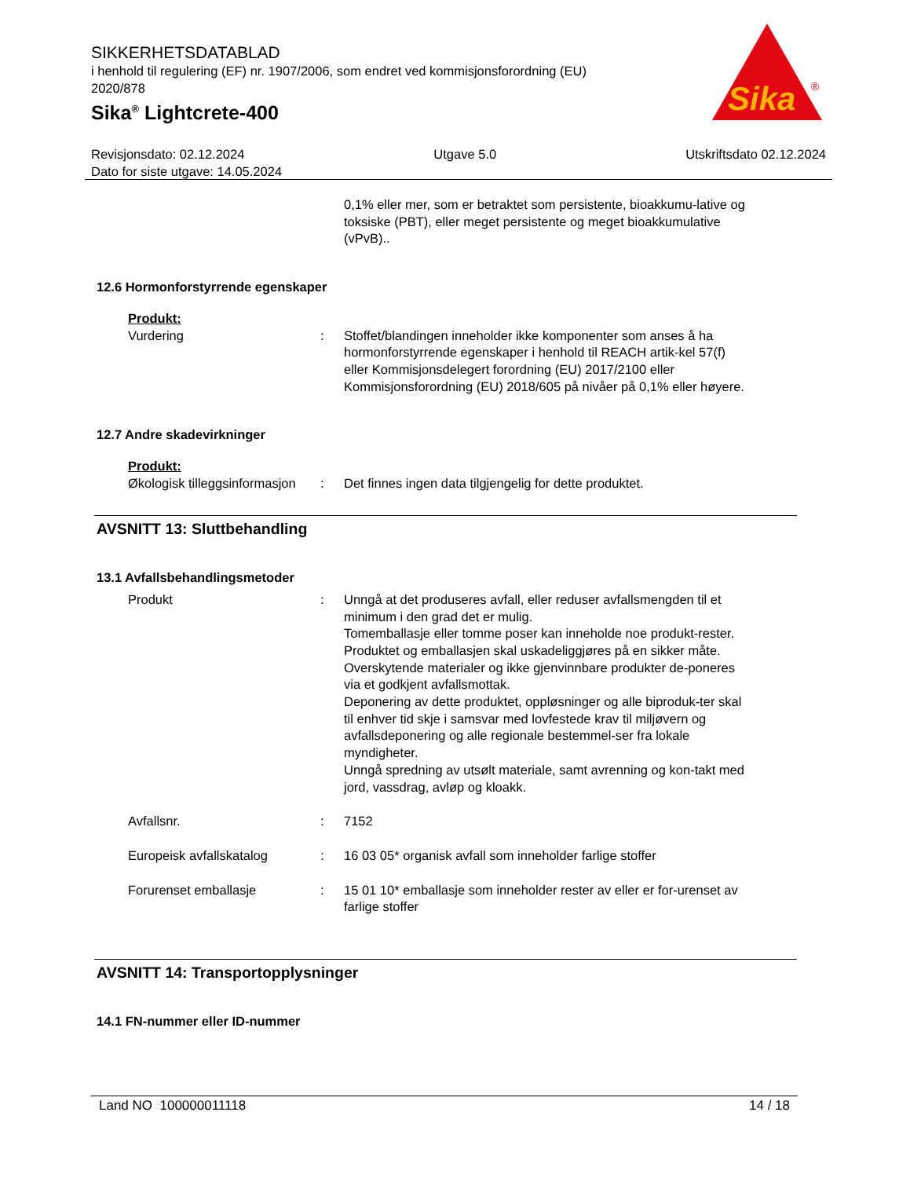SIKKERHETSDATABLAD
i henhold til regulering (EF) nr. 1907/2006, som endret ved kommisjonsforordning (EU) 2020/878
Sika<sup>®</sup> Lightcrete-400
Sika
®
Revisjonsdato: 02.12.2024 Utgave 5.0 Utskriftsdato 02.12.2024
Dato for siste utgave: 14.05.2024
0,1% eller mer, som er betraktet som persistente, bioakkumu-lative og toksiske (PBT), eller meget persistente og meget bioakkumulative (vPvB)..
12.6 Hormonforstyrrende egenskaper
Produkt:
Vurdering : Stoffet/blandingen inneholder ikke komponenter som anses å ha hormonforstyrrende egenskaper i henhold til REACH artik-kel 57(f) eller Kommisjonsdelegert forordning (EU) 2017/2100 eller Kommisjonsforordning (EU) 2018/605 på nivåer på 0,1% eller høyere.
12.7 Andre skadevirkninger
Produkt:
Økologisk tilleggsinformasjon
: Det finnes ingen data tilgjengelig for dette produktet.
AVSNITT 13: Sluttbehandling
13.1 Avfallsbehandlingsmetoder
Produkt : Unngå at det produseres avfall, eller reduser avfallsmengden til et minimum i den grad det er mulig.
Tomemballasje eller tomme poser kan inneholde noe produkt-rester.
Produktet og emballasjen skal uskadeliggjøres på en sikker måte.
Overskytende materialer og ikke gjenvinnbare produkter de-poneres via et godkjent avfallsmottak.
Deponering av dette produktet, oppløsninger og alle biproduk-ter skal til enhver tid skje i samsvar med lovfestede krav til miljøvern og avfallsdeponering og alle regionale bestemmel-ser fra lokale myndigheter.
Unngå spredning av utsølt materiale, samt avrenning og kon-takt med jord, vassdrag, avløp og kloakk.
Avfallsnr. : 7152
Europeisk avfallskatalog : 16 03 05* organisk avfall som inneholder farlige stoffer
Forurenset emballasje : 15 01 10* emballasje som inneholder rester av eller er for-urenset av farlige stoffer
AVSNITT 14: Transportopplysninger
14.1 FN-nummer eller ID-nummer
Land NO 100000011118 14 / 18